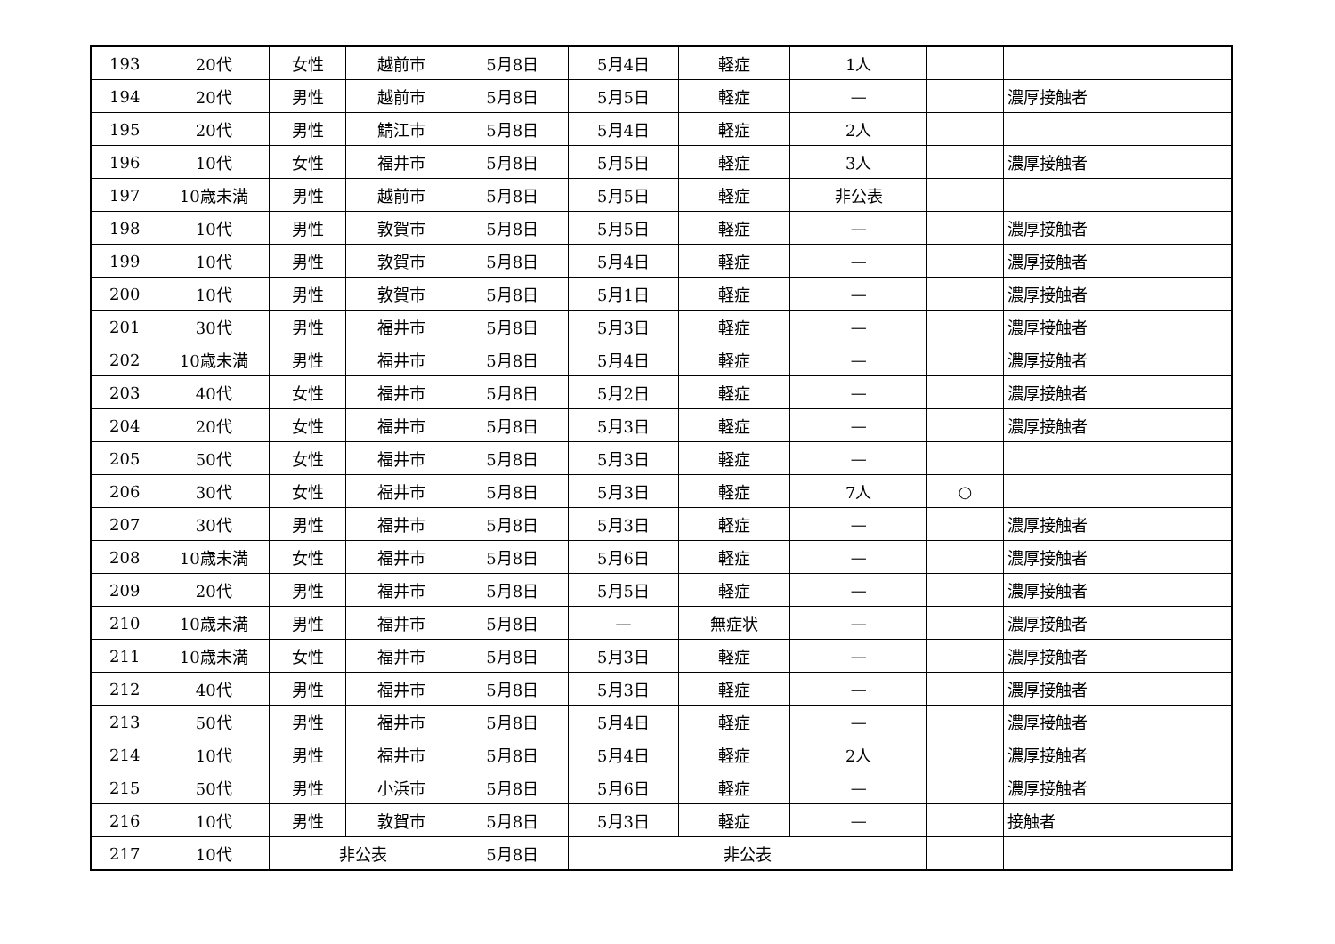| 193 | 20代 | 女性 | 越前市 | 5月8日 | 5月4日 | 軽症 | 1人 | | |
| 194 | 20代 | 男性 | 越前市 | 5月8日 | 5月5日 | 軽症 | — | | 濃厚接触者 |
| 195 | 20代 | 男性 | 鯖江市 | 5月8日 | 5月4日 | 軽症 | 2人 | | |
| 196 | 10代 | 女性 | 福井市 | 5月8日 | 5月5日 | 軽症 | 3人 | | 濃厚接触者 |
| 197 | 10歳未満 | 男性 | 越前市 | 5月8日 | 5月5日 | 軽症 | 非公表 | | |
| 198 | 10代 | 男性 | 敦賀市 | 5月8日 | 5月5日 | 軽症 | — | | 濃厚接触者 |
| 199 | 10代 | 男性 | 敦賀市 | 5月8日 | 5月4日 | 軽症 | — | | 濃厚接触者 |
| 200 | 10代 | 男性 | 敦賀市 | 5月8日 | 5月1日 | 軽症 | — | | 濃厚接触者 |
| 201 | 30代 | 男性 | 福井市 | 5月8日 | 5月3日 | 軽症 | — | | 濃厚接触者 |
| 202 | 10歳未満 | 男性 | 福井市 | 5月8日 | 5月4日 | 軽症 | — | | 濃厚接触者 |
| 203 | 40代 | 女性 | 福井市 | 5月8日 | 5月2日 | 軽症 | — | | 濃厚接触者 |
| 204 | 20代 | 女性 | 福井市 | 5月8日 | 5月3日 | 軽症 | — | | 濃厚接触者 |
| 205 | 50代 | 女性 | 福井市 | 5月8日 | 5月3日 | 軽症 | — | | |
| 206 | 30代 | 女性 | 福井市 | 5月8日 | 5月3日 | 軽症 | 7人 | ○ | |
| 207 | 30代 | 男性 | 福井市 | 5月8日 | 5月3日 | 軽症 | — | | 濃厚接触者 |
| 208 | 10歳未満 | 女性 | 福井市 | 5月8日 | 5月6日 | 軽症 | — | | 濃厚接触者 |
| 209 | 20代 | 男性 | 福井市 | 5月8日 | 5月5日 | 軽症 | — | | 濃厚接触者 |
| 210 | 10歳未満 | 男性 | 福井市 | 5月8日 | — | 無症状 | — | | 濃厚接触者 |
| 211 | 10歳未満 | 女性 | 福井市 | 5月8日 | 5月3日 | 軽症 | — | | 濃厚接触者 |
| 212 | 40代 | 男性 | 福井市 | 5月8日 | 5月3日 | 軽症 | — | | 濃厚接触者 |
| 213 | 50代 | 男性 | 福井市 | 5月8日 | 5月4日 | 軽症 | — | | 濃厚接触者 |
| 214 | 10代 | 男性 | 福井市 | 5月8日 | 5月4日 | 軽症 | 2人 | | 濃厚接触者 |
| 215 | 50代 | 男性 | 小浜市 | 5月8日 | 5月6日 | 軽症 | — | | 濃厚接触者 |
| 216 | 10代 | 男性 | 敦賀市 | 5月8日 | 5月3日 | 軽症 | — | | 接触者 |
| 217 | 10代 | 非公表 | | 5月8日 | 非公表 | | | | |